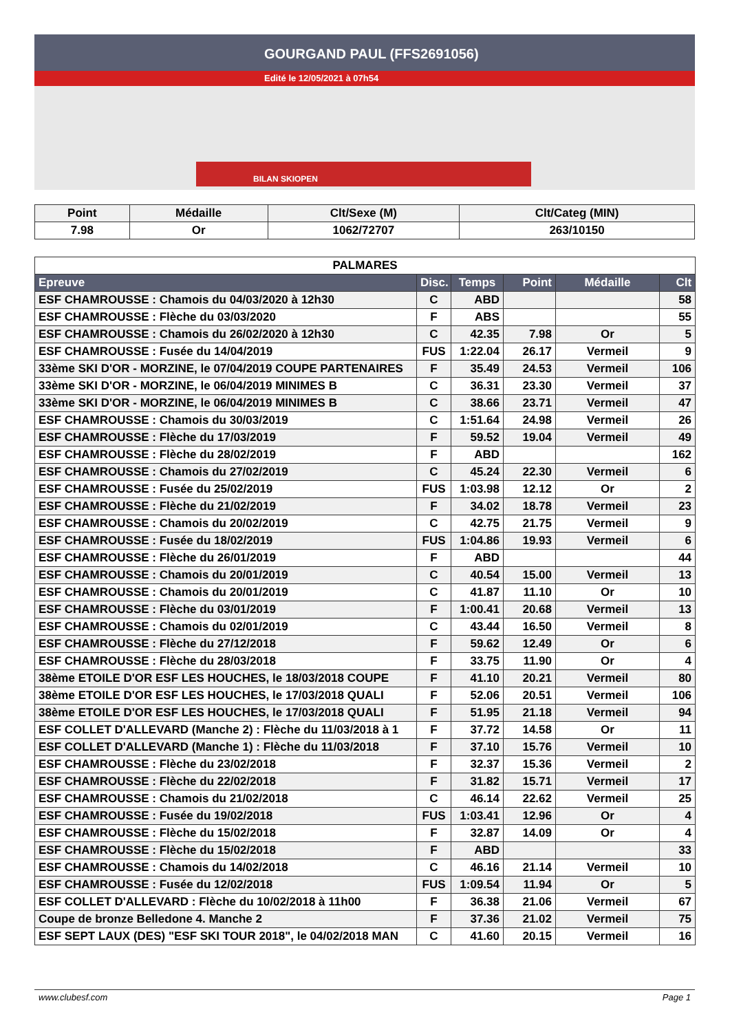GOURGAND PAUL (FFS2691056)
Edité le 12/05/2021 à 07h54
BILAN SKIOPEN
| Point | Médaille | Clt/Sexe (M) | Clt/Categ (MIN) |
| --- | --- | --- | --- |
| 7.98 | Or | 1062/72707 | 263/10150 |
| PALMARES | | | | | |
| Epreuve | Disc. | Temps | Point | Médaille | Clt |
| ESF CHAMROUSSE : Chamois du 04/03/2020 à 12h30 | C | ABD | | | 58 |
| ESF CHAMROUSSE : Flèche du 03/03/2020 | F | ABS | | | 55 |
| ESF CHAMROUSSE : Chamois du 26/02/2020 à 12h30 | C | 42.35 | 7.98 | Or | 5 |
| ESF CHAMROUSSE : Fusée du 14/04/2019 | FUS | 1:22.04 | 26.17 | Vermeil | 9 |
| 33ème SKI D'OR - MORZINE, le 07/04/2019 COUPE PARTENAIRES | F | 35.49 | 24.53 | Vermeil | 106 |
| 33ème SKI D'OR - MORZINE, le 06/04/2019 MINIMES B | C | 36.31 | 23.30 | Vermeil | 37 |
| 33ème SKI D'OR - MORZINE, le 06/04/2019 MINIMES B | C | 38.66 | 23.71 | Vermeil | 47 |
| ESF CHAMROUSSE : Chamois du 30/03/2019 | C | 1:51.64 | 24.98 | Vermeil | 26 |
| ESF CHAMROUSSE : Flèche du 17/03/2019 | F | 59.52 | 19.04 | Vermeil | 49 |
| ESF CHAMROUSSE : Flèche du 28/02/2019 | F | ABD | | | 162 |
| ESF CHAMROUSSE : Chamois du 27/02/2019 | C | 45.24 | 22.30 | Vermeil | 6 |
| ESF CHAMROUSSE : Fusée du 25/02/2019 | FUS | 1:03.98 | 12.12 | Or | 2 |
| ESF CHAMROUSSE : Flèche du 21/02/2019 | F | 34.02 | 18.78 | Vermeil | 23 |
| ESF CHAMROUSSE : Chamois du 20/02/2019 | C | 42.75 | 21.75 | Vermeil | 9 |
| ESF CHAMROUSSE : Fusée du 18/02/2019 | FUS | 1:04.86 | 19.93 | Vermeil | 6 |
| ESF CHAMROUSSE : Flèche du 26/01/2019 | F | ABD | | | 44 |
| ESF CHAMROUSSE : Chamois du 20/01/2019 | C | 40.54 | 15.00 | Vermeil | 13 |
| ESF CHAMROUSSE : Chamois du 20/01/2019 | C | 41.87 | 11.10 | Or | 10 |
| ESF CHAMROUSSE : Flèche du 03/01/2019 | F | 1:00.41 | 20.68 | Vermeil | 13 |
| ESF CHAMROUSSE : Chamois du 02/01/2019 | C | 43.44 | 16.50 | Vermeil | 8 |
| ESF CHAMROUSSE : Flèche du 27/12/2018 | F | 59.62 | 12.49 | Or | 6 |
| ESF CHAMROUSSE : Flèche du 28/03/2018 | F | 33.75 | 11.90 | Or | 4 |
| 38ème ETOILE D'OR ESF LES HOUCHES, le 18/03/2018 COUPE | F | 41.10 | 20.21 | Vermeil | 80 |
| 38ème ETOILE D'OR ESF LES HOUCHES, le 17/03/2018 QUALI | F | 52.06 | 20.51 | Vermeil | 106 |
| 38ème ETOILE D'OR ESF LES HOUCHES, le 17/03/2018 QUALI | F | 51.95 | 21.18 | Vermeil | 94 |
| ESF COLLET D'ALLEVARD (Manche 2) : Flèche du 11/03/2018 à 1 | F | 37.72 | 14.58 | Or | 11 |
| ESF COLLET D'ALLEVARD (Manche 1) : Flèche du 11/03/2018 | F | 37.10 | 15.76 | Vermeil | 10 |
| ESF CHAMROUSSE : Flèche du 23/02/2018 | F | 32.37 | 15.36 | Vermeil | 2 |
| ESF CHAMROUSSE : Flèche du 22/02/2018 | F | 31.82 | 15.71 | Vermeil | 17 |
| ESF CHAMROUSSE : Chamois du 21/02/2018 | C | 46.14 | 22.62 | Vermeil | 25 |
| ESF CHAMROUSSE : Fusée du 19/02/2018 | FUS | 1:03.41 | 12.96 | Or | 4 |
| ESF CHAMROUSSE : Flèche du 15/02/2018 | F | 32.87 | 14.09 | Or | 4 |
| ESF CHAMROUSSE : Flèche du 15/02/2018 | F | ABD | | | 33 |
| ESF CHAMROUSSE : Chamois du 14/02/2018 | C | 46.16 | 21.14 | Vermeil | 10 |
| ESF CHAMROUSSE : Fusée du 12/02/2018 | FUS | 1:09.54 | 11.94 | Or | 5 |
| ESF COLLET D'ALLEVARD : Flèche du 10/02/2018 à 11h00 | F | 36.38 | 21.06 | Vermeil | 67 |
| Coupe de bronze Belledone 4. Manche 2 | F | 37.36 | 21.02 | Vermeil | 75 |
| ESF SEPT LAUX (DES) "ESF SKI TOUR 2018", le 04/02/2018 MAN | C | 41.60 | 20.15 | Vermeil | 16 |
www.clubesf.com Page 1